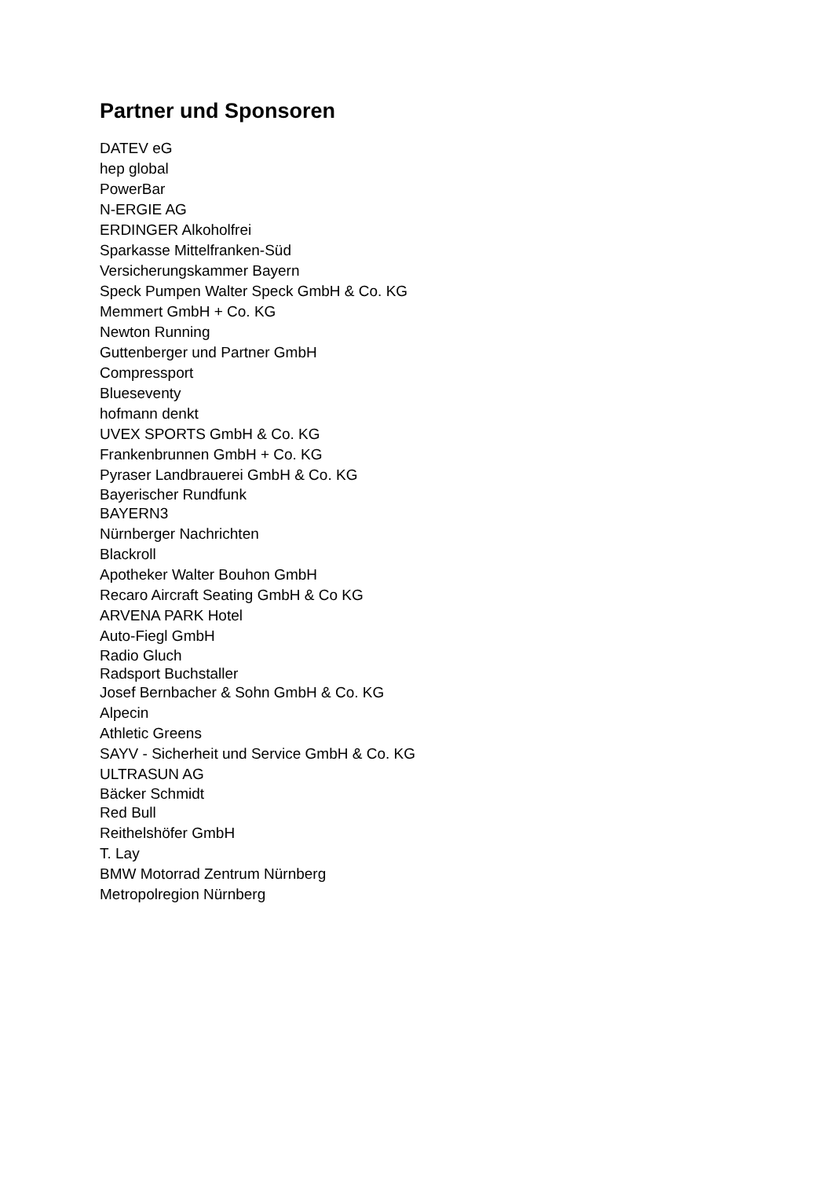Partner und Sponsoren
DATEV eG
hep global
PowerBar
N-ERGIE AG
ERDINGER Alkoholfrei
Sparkasse Mittelfranken-Süd
Versicherungskammer Bayern
Speck Pumpen Walter Speck GmbH & Co. KG
Memmert GmbH + Co. KG
Newton Running
Guttenberger und Partner GmbH
Compressport
Blueseventy
hofmann denkt
UVEX SPORTS GmbH & Co. KG
Frankenbrunnen GmbH + Co. KG
Pyraser Landbrauerei GmbH & Co. KG
Bayerischer Rundfunk
BAYERN3
Nürnberger Nachrichten
Blackroll
Apotheker Walter Bouhon GmbH
Recaro Aircraft Seating GmbH & Co KG
ARVENA PARK Hotel
Auto-Fiegl GmbH
Radio Gluch
Radsport Buchstaller
Josef Bernbacher & Sohn GmbH & Co. KG
Alpecin
Athletic Greens
SAYV - Sicherheit und Service GmbH & Co. KG
ULTRASUN AG
Bäcker Schmidt
Red Bull
Reithelshöfer GmbH
T. Lay
BMW Motorrad Zentrum Nürnberg
Metropolregion Nürnberg